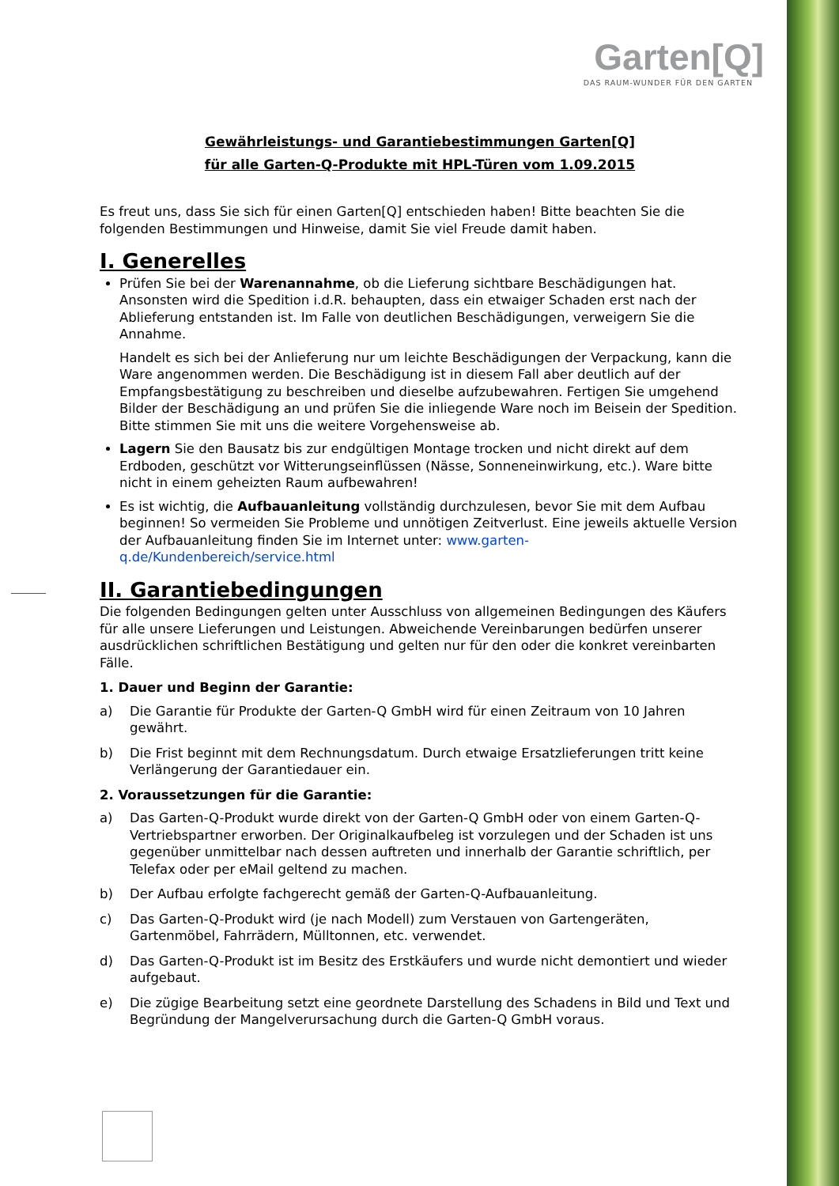Garten[Q]
DAS RAUM-WUNDER FÜR DEN GARTEN
Gewährleistungs- und Garantiebestimmungen Garten[Q]
für alle Garten-Q-Produkte mit HPL-Türen vom 1.09.2015
Es freut uns, dass Sie sich für einen Garten[Q] entschieden haben! Bitte beachten Sie die folgenden Bestimmungen und Hinweise, damit Sie viel Freude damit haben.
I. Generelles
Prüfen Sie bei der Warenannahme, ob die Lieferung sichtbare Beschädigungen hat. Ansonsten wird die Spedition i.d.R. behaupten, dass ein etwaiger Schaden erst nach der Ablieferung entstanden ist. Im Falle von deutlichen Beschädigungen, verweigern Sie die Annahme.
Handelt es sich bei der Anlieferung nur um leichte Beschädigungen der Verpackung, kann die Ware angenommen werden. Die Beschädigung ist in diesem Fall aber deutlich auf der Empfangsbestätigung zu beschreiben und dieselbe aufzubewahren. Fertigen Sie umgehend Bilder der Beschädigung an und prüfen Sie die inliegende Ware noch im Beisein der Spedition. Bitte stimmen Sie mit uns die weitere Vorgehensweise ab.
Lagern Sie den Bausatz bis zur endgültigen Montage trocken und nicht direkt auf dem Erdboden, geschützt vor Witterungseinflüssen (Nässe, Sonneneinwirkung, etc.). Ware bitte nicht in einem geheizten Raum aufbewahren!
Es ist wichtig, die Aufbauanleitung vollständig durchzulesen, bevor Sie mit dem Aufbau beginnen! So vermeiden Sie Probleme und unnötigen Zeitverlust. Eine jeweils aktuelle Version der Aufbauanleitung finden Sie im Internet unter: www.garten-q.de/Kundenbereich/service.html
II. Garantiebedingungen
Die folgenden Bedingungen gelten unter Ausschluss von allgemeinen Bedingungen des Käufers für alle unsere Lieferungen und Leistungen. Abweichende Vereinbarungen bedürfen unserer ausdrücklichen schriftlichen Bestätigung und gelten nur für den oder die konkret vereinbarten Fälle.
1. Dauer und Beginn der Garantie:
a) Die Garantie für Produkte der Garten-Q GmbH wird für einen Zeitraum von 10 Jahren gewährt.
b) Die Frist beginnt mit dem Rechnungsdatum. Durch etwaige Ersatzlieferungen tritt keine Verlängerung der Garantiedauer ein.
2. Voraussetzungen für die Garantie:
a) Das Garten-Q-Produkt wurde direkt von der Garten-Q GmbH oder von einem Garten-Q-Vertriebspartner erworben. Der Originalkaufbeleg ist vorzulegen und der Schaden ist uns gegenüber unmittelbar nach dessen auftreten und innerhalb der Garantie schriftlich, per Telefax oder per eMail geltend zu machen.
b) Der Aufbau erfolgte fachgerecht gemäß der Garten-Q-Aufbauanleitung.
c) Das Garten-Q-Produkt wird (je nach Modell) zum Verstauen von Gartengeräten, Gartenmöbel, Fahrrädern, Mülltonnen, etc. verwendet.
d) Das Garten-Q-Produkt ist im Besitz des Erstkäufers und wurde nicht demontiert und wieder aufgebaut.
e) Die zügige Bearbeitung setzt eine geordnete Darstellung des Schadens in Bild und Text und Begründung der Mangelverursachung durch die Garten-Q GmbH voraus.